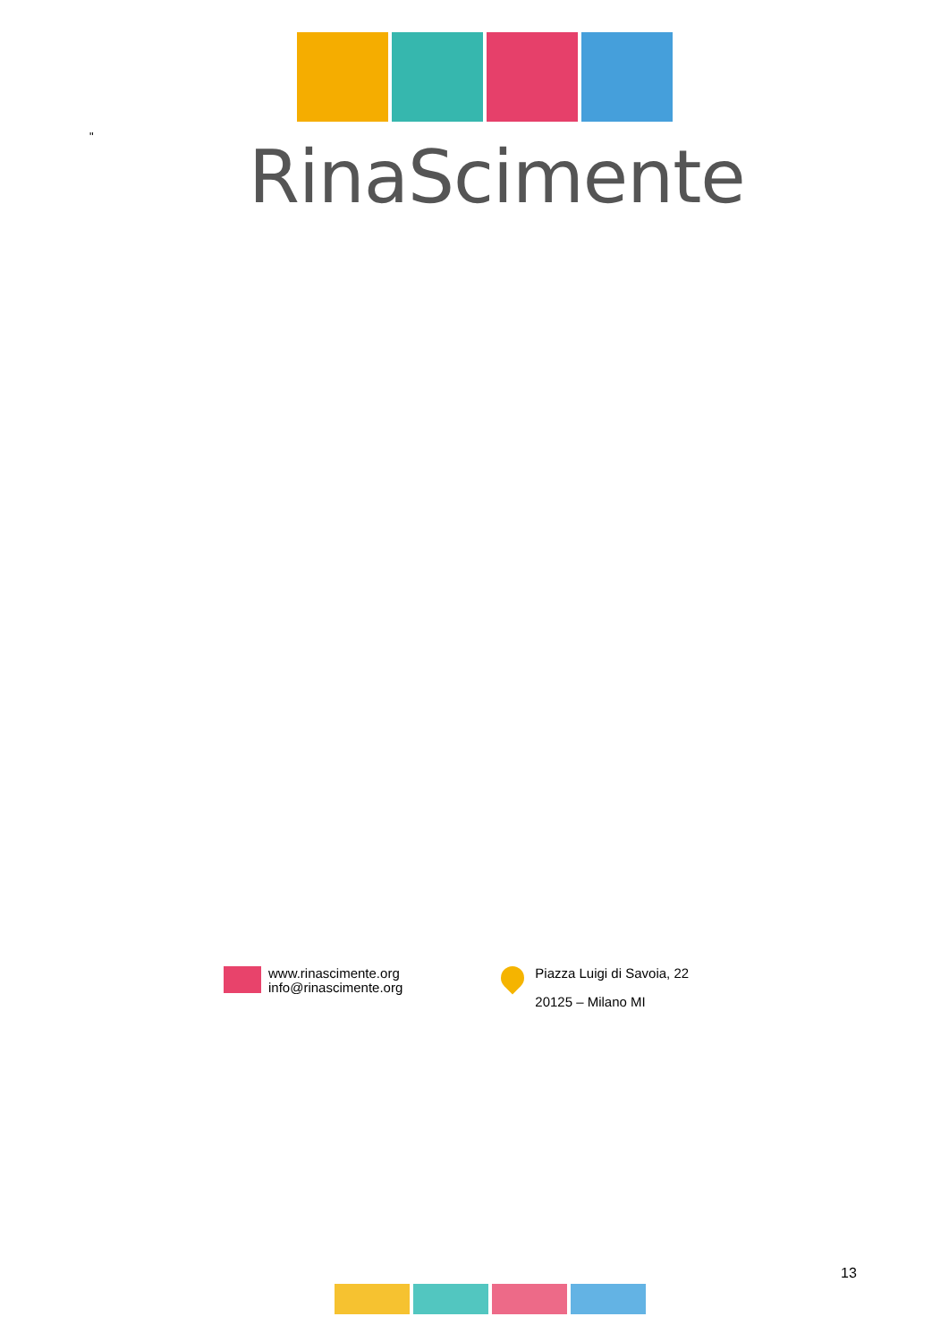" RinaScimente
www.rinascimente.org
info@rinascimente.org
Piazza Luigi di Savoia, 22
20125 – Milano MI
13